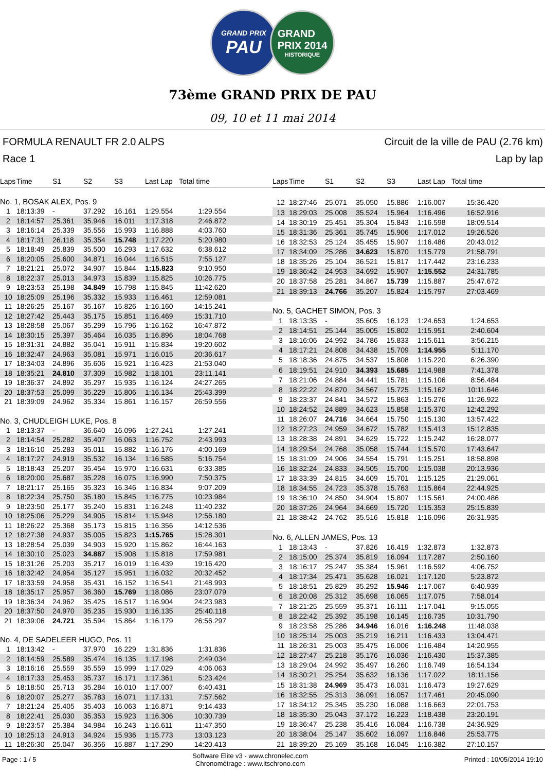GRAND PRIX
PAU
GRAND
PRIX 2014
HISTORIQUE
73ème GRAND PRIX DE PAU
09, 10 et 11 mai 2014
FORMULA RENAULT FR 2.0 ALPS
Race 1
Circuit de la ville de PAU (2.76 km)
Lap by lap
| Laps | Time | S1 | S2 | S3 | Last Lap | Total time |
| --- | --- | --- | --- | --- | --- | --- |
| No. 1, BOSAK ALEX, Pos. 9 | | | | | | |
| 1 | 18:13:39 | - | 37.292 | 16.161 | 1:29.554 | 1:29.554 |
| 2 | 18:14:57 | 25.361 | 35.946 | 16.011 | 1:17.318 | 2:46.872 |
| 3 | 18:16:14 | 25.339 | 35.556 | 15.993 | 1:16.888 | 4:03.760 |
| 4 | 18:17:31 | 26.118 | 35.354 | 15.748 | 1:17.220 | 5:20.980 |
| 5 | 18:18:49 | 25.839 | 35.500 | 16.293 | 1:17.632 | 6:38.612 |
| 6 | 18:20:05 | 25.600 | 34.871 | 16.044 | 1:16.515 | 7:55.127 |
| 7 | 18:21:21 | 25.072 | 34.907 | 15.844 | 1:15.823 | 9:10.950 |
| 8 | 18:22:37 | 25.013 | 34.973 | 15.839 | 1:15.825 | 10:26.775 |
| 9 | 18:23:53 | 25.198 | 34.849 | 15.798 | 1:15.845 | 11:42.620 |
| 10 | 18:25:09 | 25.196 | 35.332 | 15.933 | 1:16.461 | 12:59.081 |
| 11 | 18:26:25 | 25.167 | 35.167 | 15.826 | 1:16.160 | 14:15.241 |
| 12 | 18:27:42 | 25.443 | 35.175 | 15.851 | 1:16.469 | 15:31.710 |
| 13 | 18:28:58 | 25.067 | 35.299 | 15.796 | 1:16.162 | 16:47.872 |
| 14 | 18:30:15 | 25.397 | 35.464 | 16.035 | 1:16.896 | 18:04.768 |
| 15 | 18:31:31 | 24.882 | 35.041 | 15.911 | 1:15.834 | 19:20.602 |
| 16 | 18:32:47 | 24.963 | 35.081 | 15.971 | 1:16.015 | 20:36.617 |
| 17 | 18:34:03 | 24.896 | 35.606 | 15.921 | 1:16.423 | 21:53.040 |
| 18 | 18:35:21 | 24.810 | 37.309 | 15.982 | 1:18.101 | 23:11.141 |
| 19 | 18:36:37 | 24.892 | 35.297 | 15.935 | 1:16.124 | 24:27.265 |
| 20 | 18:37:53 | 25.099 | 35.229 | 15.806 | 1:16.134 | 25:43.399 |
| 21 | 18:39:09 | 24.962 | 35.334 | 15.861 | 1:16.157 | 26:59.556 |
| No. 3, CHUDLEIGH LUKE, Pos. 8 | | | | | | |
| 1 | 18:13:37 | - | 36.640 | 16.096 | 1:27.241 | 1:27.241 |
| 2 | 18:14:54 | 25.282 | 35.407 | 16.063 | 1:16.752 | 2:43.993 |
| 3 | 18:16:10 | 25.283 | 35.011 | 15.882 | 1:16.176 | 4:00.169 |
| 4 | 18:17:27 | 24.919 | 35.532 | 16.134 | 1:16.585 | 5:16.754 |
| 5 | 18:18:43 | 25.207 | 35.454 | 15.970 | 1:16.631 | 6:33.385 |
| 6 | 18:20:00 | 25.687 | 35.228 | 16.075 | 1:16.990 | 7:50.375 |
| 7 | 18:21:17 | 25.165 | 35.323 | 16.346 | 1:16.834 | 9:07.209 |
| 8 | 18:22:34 | 25.750 | 35.180 | 15.845 | 1:16.775 | 10:23.984 |
| 9 | 18:23:50 | 25.177 | 35.240 | 15.831 | 1:16.248 | 11:40.232 |
| 10 | 18:25:06 | 25.229 | 34.905 | 15.814 | 1:15.948 | 12:56.180 |
| 11 | 18:26:22 | 25.368 | 35.173 | 15.815 | 1:16.356 | 14:12.536 |
| 12 | 18:27:38 | 24.937 | 35.005 | 15.823 | 1:15.765 | 15:28.301 |
| 13 | 18:28:54 | 25.039 | 34.903 | 15.920 | 1:15.862 | 16:44.163 |
| 14 | 18:30:10 | 25.023 | 34.887 | 15.908 | 1:15.818 | 17:59.981 |
| 15 | 18:31:26 | 25.203 | 35.217 | 16.019 | 1:16.439 | 19:16.420 |
| 16 | 18:32:42 | 24.954 | 35.127 | 15.951 | 1:16.032 | 20:32.452 |
| 17 | 18:33:59 | 24.958 | 35.431 | 16.152 | 1:16.541 | 21:48.993 |
| 18 | 18:35:17 | 25.957 | 36.360 | 15.769 | 1:18.086 | 23:07.079 |
| 19 | 18:36:34 | 24.962 | 35.425 | 16.517 | 1:16.904 | 24:23.983 |
| 20 | 18:37:50 | 24.970 | 35.235 | 15.930 | 1:16.135 | 25:40.118 |
| 21 | 18:39:06 | 24.721 | 35.594 | 15.864 | 1:16.179 | 26:56.297 |
| No. 4, DE SADELEER HUGO, Pos. 11 | | | | | | |
| 1 | 18:13:42 | - | 37.970 | 16.229 | 1:31.836 | 1:31.836 |
| 2 | 18:14:59 | 25.589 | 35.474 | 16.135 | 1:17.198 | 2:49.034 |
| 3 | 18:16:16 | 25.559 | 35.559 | 15.999 | 1:17.029 | 4:06.063 |
| 4 | 18:17:33 | 25.453 | 35.737 | 16.171 | 1:17.361 | 5:23.424 |
| 5 | 18:18:50 | 25.713 | 35.284 | 16.010 | 1:17.007 | 6:40.431 |
| 6 | 18:20:07 | 25.277 | 35.783 | 16.071 | 1:17.131 | 7:57.562 |
| 7 | 18:21:24 | 25.405 | 35.403 | 16.063 | 1:16.871 | 9:14.433 |
| 8 | 18:22:41 | 25.030 | 35.353 | 15.923 | 1:16.306 | 10:30.739 |
| 9 | 18:23:57 | 25.384 | 34.984 | 16.243 | 1:16.611 | 11:47.350 |
| 10 | 18:25:13 | 24.913 | 34.924 | 15.936 | 1:15.773 | 13:03.123 |
| 11 | 18:26:30 | 25.047 | 36.356 | 15.887 | 1:17.290 | 14:20.413 |
| Laps | Time | S1 | S2 | S3 | Last Lap | Total time |
| --- | --- | --- | --- | --- | --- | --- |
| 12 | 18:27:46 | 25.071 | 35.050 | 15.886 | 1:16.007 | 15:36.420 |
| 13 | 18:29:03 | 25.008 | 35.524 | 15.964 | 1:16.496 | 16:52.916 |
| 14 | 18:30:19 | 25.451 | 35.304 | 15.843 | 1:16.598 | 18:09.514 |
| 15 | 18:31:36 | 25.361 | 35.745 | 15.906 | 1:17.012 | 19:26.526 |
| 16 | 18:32:53 | 25.124 | 35.455 | 15.907 | 1:16.486 | 20:43.012 |
| 17 | 18:34:09 | 25.286 | 34.623 | 15.870 | 1:15.779 | 21:58.791 |
| 18 | 18:35:26 | 25.104 | 36.521 | 15.817 | 1:17.442 | 23:16.233 |
| 19 | 18:36:42 | 24.953 | 34.692 | 15.907 | 1:15.552 | 24:31.785 |
| 20 | 18:37:58 | 25.281 | 34.867 | 15.739 | 1:15.887 | 25:47.672 |
| 21 | 18:39:13 | 24.766 | 35.207 | 15.824 | 1:15.797 | 27:03.469 |
| No. 5, GACHET SIMON, Pos. 3 | | | | | | |
| 1 | 18:13:35 | - | 35.605 | 16.123 | 1:24.653 | 1:24.653 |
| 2 | 18:14:51 | 25.144 | 35.005 | 15.802 | 1:15.951 | 2:40.604 |
| 3 | 18:16:06 | 24.992 | 34.786 | 15.833 | 1:15.611 | 3:56.215 |
| 4 | 18:17:21 | 24.808 | 34.438 | 15.709 | 1:14.955 | 5:11.170 |
| 5 | 18:18:36 | 24.875 | 34.537 | 15.808 | 1:15.220 | 6:26.390 |
| 6 | 18:19:51 | 24.910 | 34.393 | 15.685 | 1:14.988 | 7:41.378 |
| 7 | 18:21:06 | 24.884 | 34.441 | 15.781 | 1:15.106 | 8:56.484 |
| 8 | 18:22:22 | 24.870 | 34.567 | 15.725 | 1:15.162 | 10:11.646 |
| 9 | 18:23:37 | 24.841 | 34.572 | 15.863 | 1:15.276 | 11:26.922 |
| 10 | 18:24:52 | 24.889 | 34.623 | 15.858 | 1:15.370 | 12:42.292 |
| 11 | 18:26:07 | 24.716 | 34.664 | 15.750 | 1:15.130 | 13:57.422 |
| 12 | 18:27:23 | 24.959 | 34.672 | 15.782 | 1:15.413 | 15:12.835 |
| 13 | 18:28:38 | 24.891 | 34.629 | 15.722 | 1:15.242 | 16:28.077 |
| 14 | 18:29:54 | 24.768 | 35.058 | 15.744 | 1:15.570 | 17:43.647 |
| 15 | 18:31:09 | 24.906 | 34.554 | 15.791 | 1:15.251 | 18:58.898 |
| 16 | 18:32:24 | 24.833 | 34.505 | 15.700 | 1:15.038 | 20:13.936 |
| 17 | 18:33:39 | 24.815 | 34.609 | 15.701 | 1:15.125 | 21:29.061 |
| 18 | 18:34:55 | 24.723 | 35.378 | 15.763 | 1:15.864 | 22:44.925 |
| 19 | 18:36:10 | 24.850 | 34.904 | 15.807 | 1:15.561 | 24:00.486 |
| 20 | 18:37:26 | 24.964 | 34.669 | 15.720 | 1:15.353 | 25:15.839 |
| 21 | 18:38:42 | 24.762 | 35.516 | 15.818 | 1:16.096 | 26:31.935 |
| No. 6, ALLEN JAMES, Pos. 13 | | | | | | |
| 1 | 18:13:43 | - | 37.826 | 16.419 | 1:32.873 | 1:32.873 |
| 2 | 18:15:00 | 25.374 | 35.819 | 16.094 | 1:17.287 | 2:50.160 |
| 3 | 18:16:17 | 25.247 | 35.384 | 15.961 | 1:16.592 | 4:06.752 |
| 4 | 18:17:34 | 25.471 | 35.628 | 16.021 | 1:17.120 | 5:23.872 |
| 5 | 18:18:51 | 25.829 | 35.292 | 15.946 | 1:17.067 | 6:40.939 |
| 6 | 18:20:08 | 25.312 | 35.698 | 16.065 | 1:17.075 | 7:58.014 |
| 7 | 18:21:25 | 25.559 | 35.371 | 16.111 | 1:17.041 | 9:15.055 |
| 8 | 18:22:42 | 25.392 | 35.198 | 16.145 | 1:16.735 | 10:31.790 |
| 9 | 18:23:58 | 25.286 | 34.946 | 16.016 | 1:16.248 | 11:48.038 |
| 10 | 18:25:14 | 25.003 | 35.219 | 16.211 | 1:16.433 | 13:04.471 |
| 11 | 18:26:31 | 25.003 | 35.475 | 16.006 | 1:16.484 | 14:20.955 |
| 12 | 18:27:47 | 25.218 | 35.176 | 16.036 | 1:16.430 | 15:37.385 |
| 13 | 18:29:04 | 24.992 | 35.497 | 16.260 | 1:16.749 | 16:54.134 |
| 14 | 18:30:21 | 25.254 | 35.632 | 16.136 | 1:17.022 | 18:11.156 |
| 15 | 18:31:38 | 24.969 | 35.473 | 16.031 | 1:16.473 | 19:27.629 |
| 16 | 18:32:55 | 25.313 | 36.091 | 16.057 | 1:17.461 | 20:45.090 |
| 17 | 18:34:12 | 25.345 | 35.230 | 16.088 | 1:16.663 | 22:01.753 |
| 18 | 18:35:30 | 25.043 | 37.172 | 16.223 | 1:18.438 | 23:20.191 |
| 19 | 18:36:47 | 25.238 | 35.416 | 16.084 | 1:16.738 | 24:36.929 |
| 20 | 18:38:04 | 25.147 | 35.602 | 16.097 | 1:16.846 | 25:53.775 |
| 21 | 18:39:20 | 25.169 | 35.168 | 16.045 | 1:16.382 | 27:10.157 |
Page : 1 / 5
Software Elite v3 - www.chronelec.com
Chronométrage : www.itschrono.com
Printed : 10/05/2014 19:10